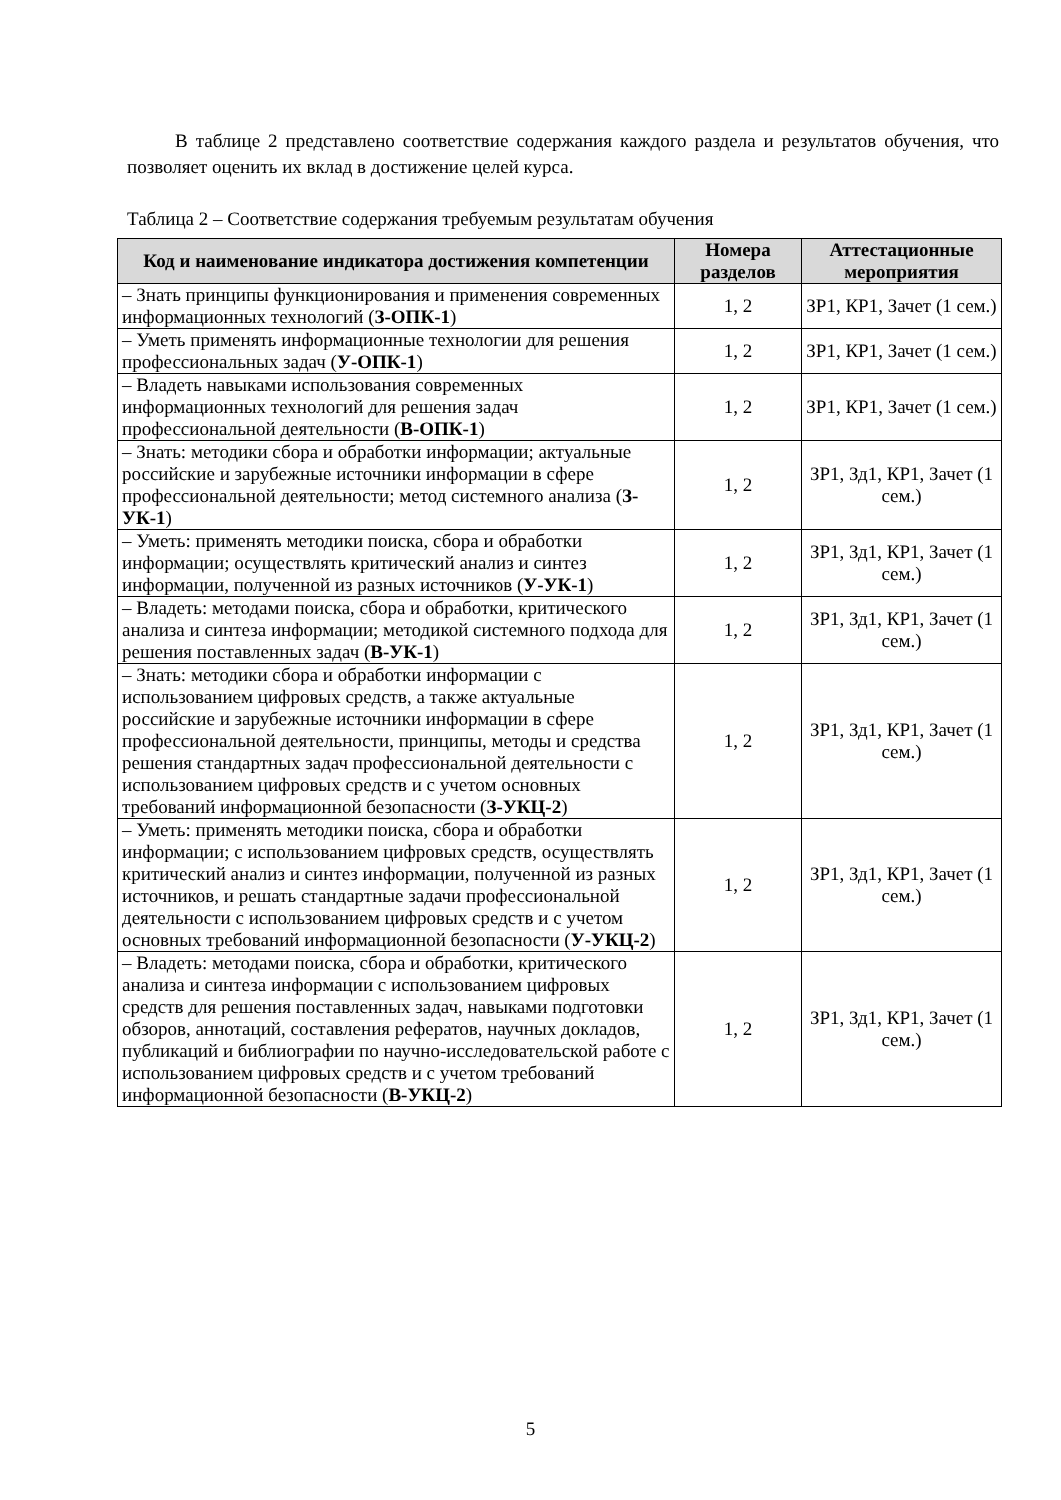В таблице 2 представлено соответствие содержания каждого раздела и результатов обучения, что позволяет оценить их вклад в достижение целей курса.
Таблица 2 – Соответствие содержания требуемым результатам обучения
| Код и наименование индикатора достижения компетенции | Номера разделов | Аттестационные мероприятия |
| --- | --- | --- |
| – Знать принципы функционирования и применения современных информационных технологий ( З-ОПК-1 ) | 1, 2 | ЗР1, КР1, Зачет (1 сем.) |
| – Уметь применять информационные технологии для решения профессиональных задач ( У-ОПК-1 ) | 1, 2 | ЗР1, КР1, Зачет (1 сем.) |
| – Владеть навыками использования современных информационных технологий для решения задач профессиональной деятельности ( В-ОПК-1 ) | 1, 2 | ЗР1, КР1, Зачет (1 сем.) |
| – Знать: методики сбора и обработки информации; актуальные российские и зарубежные источники информации в сфере профессиональной деятельности; метод системного анализа ( З-УК-1 ) | 1, 2 | ЗР1, Зд1, КР1, Зачет (1 сем.) |
| – Уметь: применять методики поиска, сбора и обработки информации; осуществлять критический анализ и синтез информации, полученной из разных источников ( У-УК-1 ) | 1, 2 | ЗР1, Зд1, КР1, Зачет (1 сем.) |
| – Владеть: методами поиска, сбора и обработки, критического анализа и синтеза информации; методикой системного подхода для решения поставленных задач ( В-УК-1 ) | 1, 2 | ЗР1, Зд1, КР1, Зачет (1 сем.) |
| – Знать: методики сбора и обработки информации с использованием цифровых средств, а также актуальные российские и зарубежные источники информации в сфере профессиональной деятельности, принципы, методы и средства решения стандартных задач профессиональной деятельности с использованием цифровых средств и с учетом основных требований информационной безопасности ( З-УКЦ-2 ) | 1, 2 | ЗР1, Зд1, КР1, Зачет (1 сем.) |
| – Уметь: применять методики поиска, сбора и обработки информации; с использованием цифровых средств, осуществлять критический анализ и синтез информации, полученной из разных источников, и решать стандартные задачи профессиональной деятельности с использованием цифровых средств и с учетом основных требований информационной безопасности ( У-УКЦ-2 ) | 1, 2 | ЗР1, Зд1, КР1, Зачет (1 сем.) |
| – Владеть: методами поиска, сбора и обработки, критического анализа и синтеза информации с использованием цифровых средств для решения поставленных задач, навыками подготовки обзоров, аннотаций, составления рефератов, научных докладов, публикаций и библиографии по научно-исследовательской работе с использованием цифровых средств и с учетом требований информационной безопасности ( В-УКЦ-2 ) | 1, 2 | ЗР1, Зд1, КР1, Зачет (1 сем.) |
5